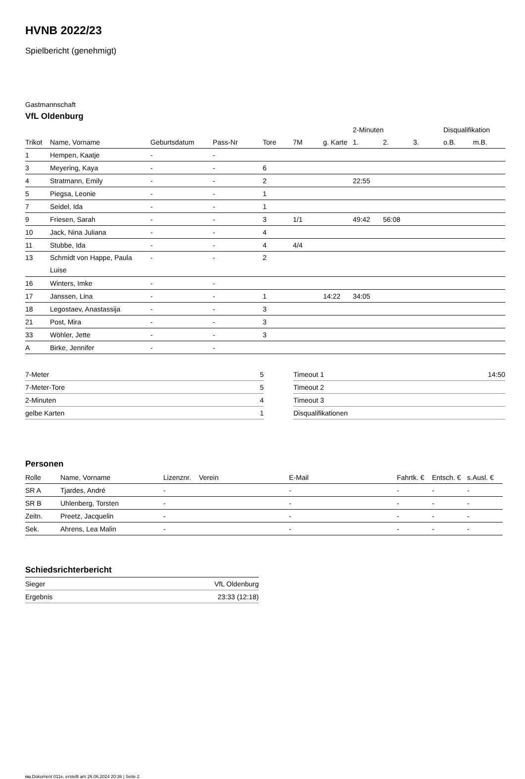HVNB 2022/23
Spielbericht (genehmigt)
Gastmannschaft
VfL Oldenburg
| | | | | | | | 2-Minuten | | | Disqualifikation | |
| --- | --- | --- | --- | --- | --- | --- | --- | --- | --- | --- | --- |
| Trikot | Name, Vorname | Geburtsdatum | Pass-Nr | Tore | 7M | g. Karte | 1. | 2. | 3. | o.B. | m.B. |
| 1 | Hempen, Kaatje | - | - | | | | | | | | |
| 3 | Meyering, Kaya | - | - | 6 | | | | | | | |
| 4 | Stratmann, Emily | - | - | 2 | | | 22:55 | | | | |
| 5 | Piegsa, Leonie | - | - | 1 | | | | | | | |
| 7 | Seidel, Ida | - | - | 1 | | | | | | | |
| 9 | Friesen, Sarah | - | - | 3 | 1/1 | | 49:42 | 56:08 | | | |
| 10 | Jack, Nina Juliana | - | - | 4 | | | | | | | |
| 11 | Stubbe, Ida | - | - | 4 | 4/4 | | | | | | |
| 13 | Schmidt von Happe, Paula Luise | - | - | 2 | | | | | | | |
| 16 | Winters, Imke | - | - | | | | | | | | |
| 17 | Janssen, Lina | - | - | 1 | | 14:22 | 34:05 | | | | |
| 18 | Legostaev, Anastassija | - | - | 3 | | | | | | | |
| 21 | Post, Mira | - | - | 3 | | | | | | | |
| 33 | Wöhler, Jette | - | - | 3 | | | | | | | |
| A | Birke, Jennifer | - | - | | | | | | | | |
| 7-Meter | 5 |
| 7-Meter-Tore | 5 |
| 2-Minuten | 4 |
| gelbe Karten | 1 |
| Timeout 1 | 14:50 |
| Timeout 2 | |
| Timeout 3 | |
| Disqualifikationen | |
Personen
| Rolle | Name, Vorname | Lizenznr. | Verein | E-Mail | Fahrtk. € | Entsch. € | s.Ausl. € |
| --- | --- | --- | --- | --- | --- | --- | --- |
| SR A | Tjardes, André | - | | - | - | - | - |
| SR B | Uhlenberg, Torsten | - | | - | - | - | - |
| Zeitn. | Preetz, Jacquelin | - | | - | - | - | - |
| Sek. | Ahrens, Lea Malin | - | | - | - | - | - |
Schiedsrichterbericht
| Sieger | VfL Oldenburg |
| Ergebnis | 23:33 (12:18) |
nu.Dokument 011e, erstellt am 26.06.2024 20:36 | Seite 2